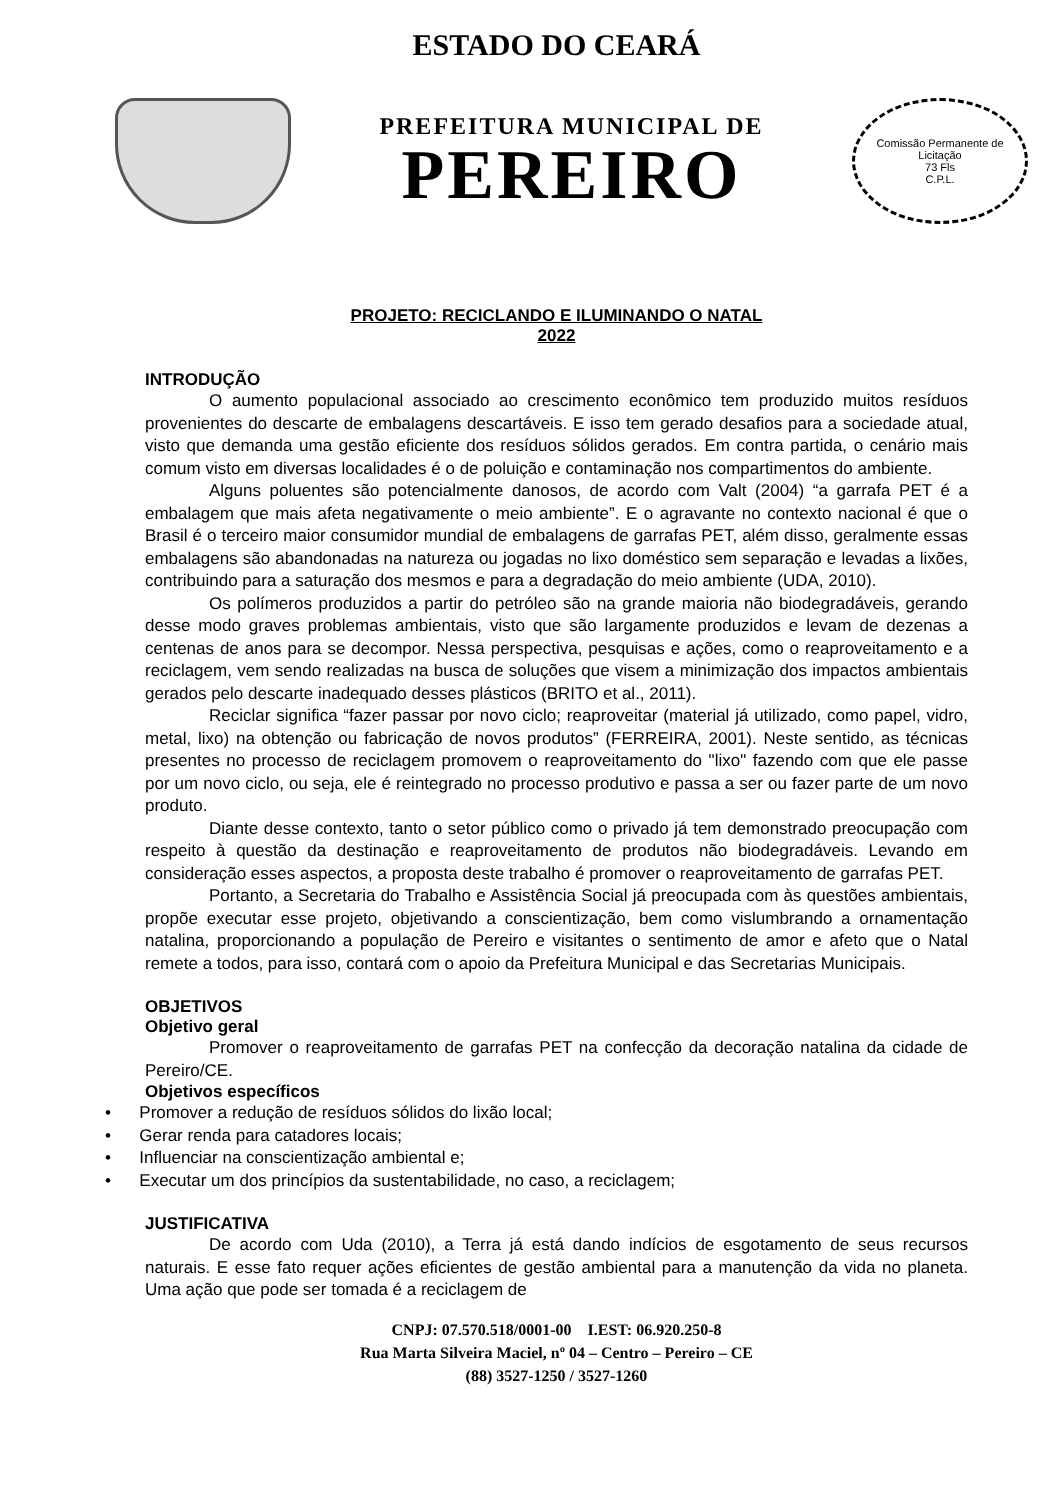ESTADO DO CEARÁ
PREFEITURA MUNICIPAL DE
PEREIRO
Comissão Permanente de Licitação
73 Fls
C.P.L.
PROJETO: RECICLANDO E ILUMINANDO O NATAL
2022
INTRODUÇÃO
O aumento populacional associado ao crescimento econômico tem produzido muitos resíduos provenientes do descarte de embalagens descartáveis. E isso tem gerado desafios para a sociedade atual, visto que demanda uma gestão eficiente dos resíduos sólidos gerados. Em contra partida, o cenário mais comum visto em diversas localidades é o de poluição e contaminação nos compartimentos do ambiente.
Alguns poluentes são potencialmente danosos, de acordo com Valt (2004) “a garrafa PET é a embalagem que mais afeta negativamente o meio ambiente”. E o agravante no contexto nacional é que o Brasil é o terceiro maior consumidor mundial de embalagens de garrafas PET, além disso, geralmente essas embalagens são abandonadas na natureza ou jogadas no lixo doméstico sem separação e levadas a lixões, contribuindo para a saturação dos mesmos e para a degradação do meio ambiente (UDA, 2010).
Os polímeros produzidos a partir do petróleo são na grande maioria não biodegradáveis, gerando desse modo graves problemas ambientais, visto que são largamente produzidos e levam de dezenas a centenas de anos para se decompor. Nessa perspectiva, pesquisas e ações, como o reaproveitamento e a reciclagem, vem sendo realizadas na busca de soluções que visem a minimização dos impactos ambientais gerados pelo descarte inadequado desses plásticos (BRITO et al., 2011).
Reciclar significa “fazer passar por novo ciclo; reaproveitar (material já utilizado, como papel, vidro, metal, lixo) na obtenção ou fabricação de novos produtos” (FERREIRA, 2001). Neste sentido, as técnicas presentes no processo de reciclagem promovem o reaproveitamento do "lixo" fazendo com que ele passe por um novo ciclo, ou seja, ele é reintegrado no processo produtivo e passa a ser ou fazer parte de um novo produto.
Diante desse contexto, tanto o setor público como o privado já tem demonstrado preocupação com respeito à questão da destinação e reaproveitamento de produtos não biodegradáveis. Levando em consideração esses aspectos, a proposta deste trabalho é promover o reaproveitamento de garrafas PET.
Portanto, a Secretaria do Trabalho e Assistência Social já preocupada com às questões ambientais, propõe executar esse projeto, objetivando a conscientização, bem como vislumbrando a ornamentação natalina, proporcionando a população de Pereiro e visitantes o sentimento de amor e afeto que o Natal remete a todos, para isso, contará com o apoio da Prefeitura Municipal e das Secretarias Municipais.
OBJETIVOS
Objetivo geral
Promover o reaproveitamento de garrafas PET na confecção da decoração natalina da cidade de Pereiro/CE.
Objetivos específicos
• Promover a redução de resíduos sólidos do lixão local;
• Gerar renda para catadores locais;
• Influenciar na conscientização ambiental e;
• Executar um dos princípios da sustentabilidade, no caso, a reciclagem;
JUSTIFICATIVA
De acordo com Uda (2010), a Terra já está dando indícios de esgotamento de seus recursos naturais. E esse fato requer ações eficientes de gestão ambiental para a manutenção da vida no planeta. Uma ação que pode ser tomada é a reciclagem de
CNPJ: 07.570.518/0001-00 I.EST: 06.920.250-8
Rua Marta Silveira Maciel, nº 04 – Centro – Pereiro – CE
(88) 3527-1250 / 3527-1260